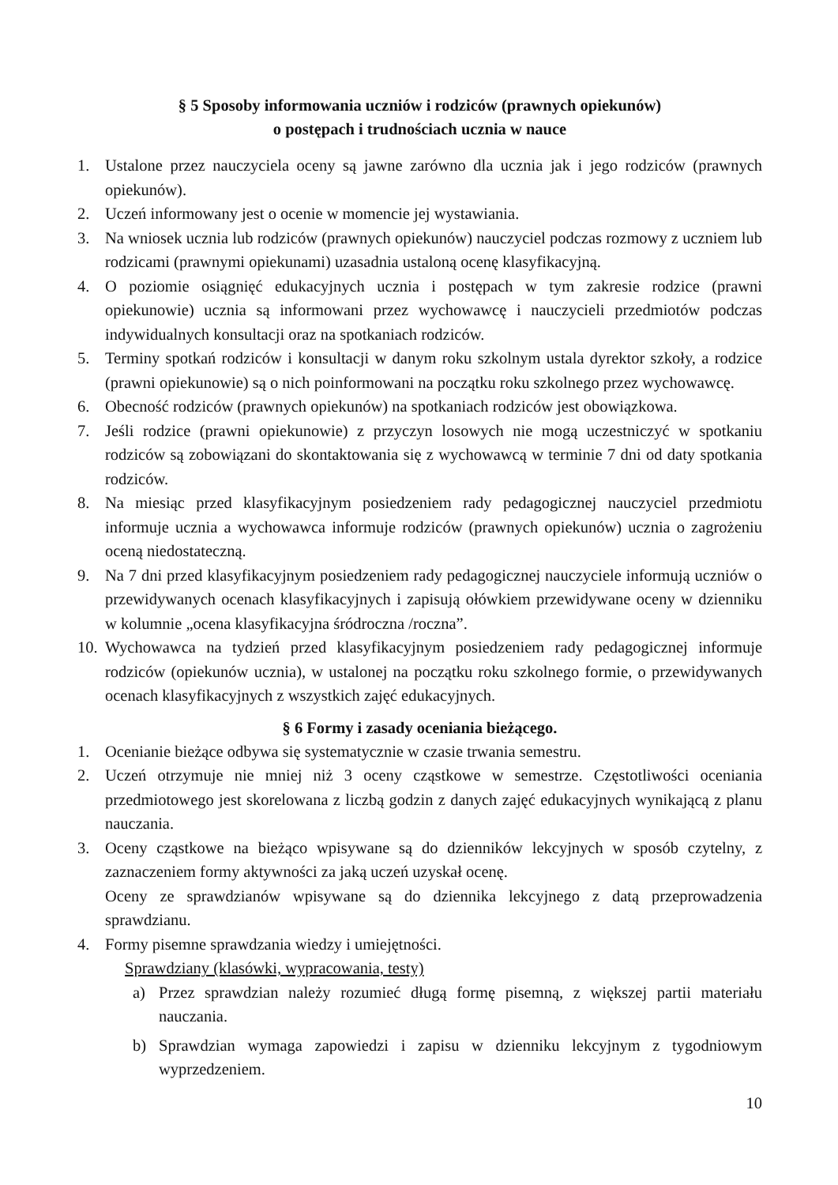§ 5 Sposoby informowania uczniów i rodziców (prawnych opiekunów)
o postępach i trudnościach ucznia w nauce
1. Ustalone przez nauczyciela oceny są jawne zarówno dla ucznia jak i jego rodziców (prawnych opiekunów).
2. Uczeń informowany jest o ocenie w momencie jej wystawiania.
3. Na wniosek ucznia lub rodziców (prawnych opiekunów) nauczyciel podczas rozmowy z uczniem lub rodzicami (prawnymi opiekunami) uzasadnia ustaloną ocenę klasyfikacyjną.
4. O poziomie osiągnięć edukacyjnych ucznia i postępach w tym zakresie rodzice (prawni opiekunowie) ucznia są informowani przez wychowawcę i nauczycieli przedmiotów podczas indywidualnych konsultacji oraz na spotkaniach rodziców.
5. Terminy spotkań rodziców i konsultacji w danym roku szkolnym ustala dyrektor szkoły, a rodzice (prawni opiekunowie) są o nich poinformowani na początku roku szkolnego przez wychowawcę.
6. Obecność rodziców (prawnych opiekunów) na spotkaniach rodziców jest obowiązkowa.
7. Jeśli rodzice (prawni opiekunowie) z przyczyn losowych nie mogą uczestniczyć w spotkaniu rodziców są zobowiązani do skontaktowania się z wychowawcą w terminie 7 dni od daty spotkania rodziców.
8. Na miesiąc przed klasyfikacyjnym posiedzeniem rady pedagogicznej nauczyciel przedmiotu informuje ucznia a wychowawca informuje rodziców (prawnych opiekunów) ucznia o zagrożeniu oceną niedostateczną.
9. Na 7 dni przed klasyfikacyjnym posiedzeniem rady pedagogicznej nauczyciele informują uczniów o przewidywanych ocenach klasyfikacyjnych i zapisują ołówkiem przewidywane oceny w dzienniku w kolumnie „ocena klasyfikacyjna śródroczna /roczna”.
10. Wychowawca na tydzień przed klasyfikacyjnym posiedzeniem rady pedagogicznej informuje rodziców (opiekunów ucznia), w ustalonej na początku roku szkolnego formie, o przewidywanych ocenach klasyfikacyjnych z wszystkich zajęć edukacyjnych.
§ 6 Formy i zasady oceniania bieżącego.
1. Ocenianie bieżące odbywa się systematycznie w czasie trwania semestru.
2. Uczeń otrzymuje nie mniej niż 3 oceny cząstkowe w semestrze. Częstotliwości oceniania przedmiotowego jest skorelowana z liczbą godzin z danych zajęć edukacyjnych wynikającą z planu nauczania.
3. Oceny cząstkowe na bieżąco wpisywane są do dzienników lekcyjnych w sposób czytelny, z zaznaczeniem formy aktywności za jaką uczeń uzyskał ocenę.
Oceny ze sprawdzianów wpisywane są do dziennika lekcyjnego z datą przeprowadzenia sprawdzianu.
4. Formy pisemne sprawdzania wiedzy i umiejętności.
Sprawdziany (klasówki, wypracowania, testy)
a) Przez sprawdzian należy rozumieć długą formę pisemną, z większej partii materiału nauczania.
b) Sprawdzian wymaga zapowiedzi i zapisu w dzienniku lekcyjnym z tygodniowym wyprzedzeniem.
10